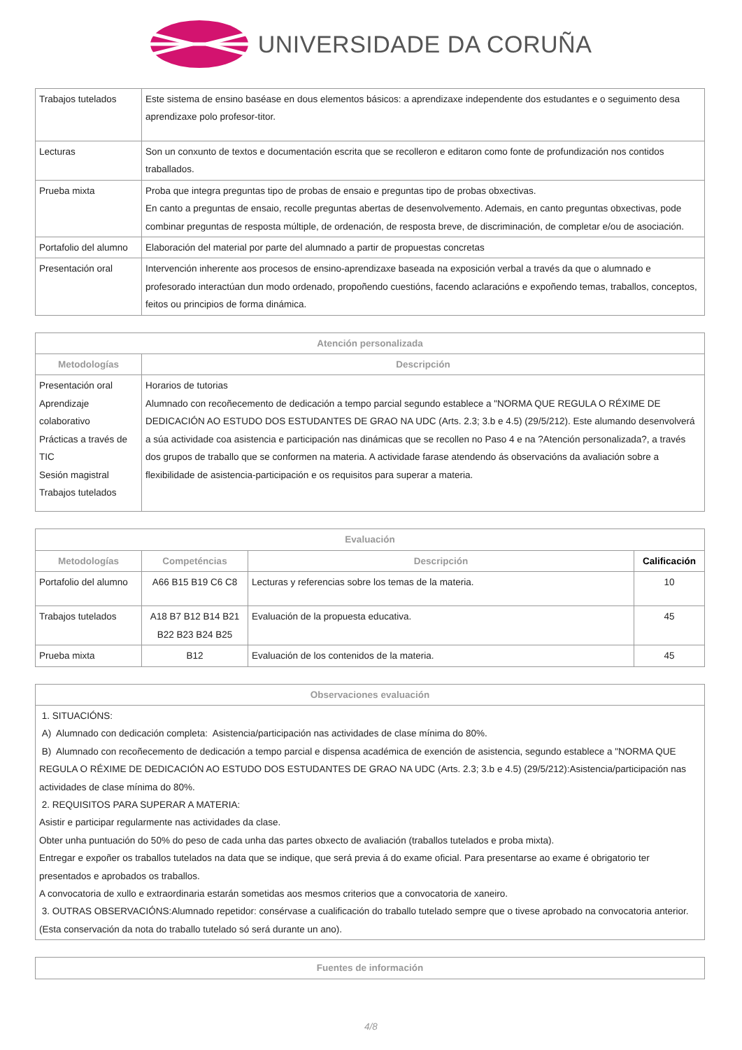UNIVERSIDADE DA CORUÑA
| Trabajos tutelados | Este sistema de ensino baséase en dous elementos básicos: a aprendizaxe independente dos estudantes e o seguimento desa aprendizaxe polo profesor-titor. |
| Lecturas | Son un conxunto de textos e documentación escrita que se recolleron e editaron como fonte de profundización nos contidos traballados. |
| Prueba mixta | Proba que integra preguntas tipo de probas de ensaio e preguntas tipo de probas obxectivas. En canto a preguntas de ensaio, recolle preguntas abertas de desenvolvemento. Ademais, en canto preguntas obxectivas, pode combinar preguntas de resposta múltiple, de ordenación, de resposta breve, de discriminación, de completar e/ou de asociación. |
| Portafolio del alumno | Elaboración del material por parte del alumnado a partir de propuestas concretas |
| Presentación oral | Intervención inherente aos procesos de ensino-aprendizaxe baseada na exposición verbal a través da que o alumnado e profesorado interactúan dun modo ordenado, propoñendo cuestións, facendo aclaracións e expoñendo temas, traballos, conceptos, feitos ou principios de forma dinámica. |
| Atención personalizada | |
| --- | --- |
| Metodologías | Descripción |
| Presentación oral Aprendizaje colaborativo Prácticas a través de TIC Sesión magistral Trabajos tutelados | Horarios de tutorias Alumnado con recoñecemento de dedicación a tempo parcial segundo establece a "NORMA QUE REGULA O RÉXIME DE DEDICACIÓN AO ESTUDO DOS ESTUDANTES DE GRAO NA UDC (Arts. 2.3; 3.b e 4.5) (29/5/212). Este alumando desenvolverá a súa actividade coa asistencia e participación nas dinámicas que se recollen no Paso 4 e na ?Atención personalizada?, a través dos grupos de traballo que se conformen na materia. A actividade farase atendendo ás observacións da avaliación sobre a flexibilidade de asistencia-participación e os requisitos para superar a materia. |
| Evaluación | | | |
| --- | --- | --- | --- |
| Metodologías | Competéncias | Descripción | Calificación |
| Portafolio del alumno | A66 B15 B19 C6 C8 | Lecturas y referencias sobre los temas de la materia. | 10 |
| Trabajos tutelados | A18 B7 B12 B14 B21 B22 B23 B24 B25 | Evaluación de la propuesta educativa. | 45 |
| Prueba mixta | B12 | Evaluación de los contenidos de la materia. | 45 |
| Observaciones evaluación |
| --- |
| 1. SITUACIÓNS: A) Alumnado con dedicación completa: Asistencia/participación nas actividades de clase mínima do 80%. B) Alumnado con recoñecemento de dedicación a tempo parcial e dispensa académica de exención de asistencia, segundo establece a "NORMA QUE REGULA O RÉXIME DE DEDICACIÓN AO ESTUDO DOS ESTUDANTES DE GRAO NA UDC (Arts. 2.3; 3.b e 4.5) (29/5/212):Asistencia/participación nas actividades de clase mínima do 80%. 2. REQUISITOS PARA SUPERAR A MATERIA: Asistir e participar regularmente nas actividades da clase. Obter unha puntuación do 50% do peso de cada unha das partes obxecto de avaliación (traballos tutelados e proba mixta). Entregar e expoñer os traballos tutelados na data que se indique, que será previa á do exame oficial. Para presentarse ao exame é obrigatorio ter presentados e aprobados os traballos. A convocatoria de xullo e extraordinaria estarán sometidas aos mesmos criterios que a convocatoria de xaneiro. 3. OUTRAS OBSERVACIÓNS:Alumnado repetidor: consérvase a cualificación do traballo tutelado sempre que o tivese aprobado na convocatoria anterior. (Esta conservación da nota do traballo tutelado só será durante un ano). |
| Fuentes de información |
| --- |
4/8